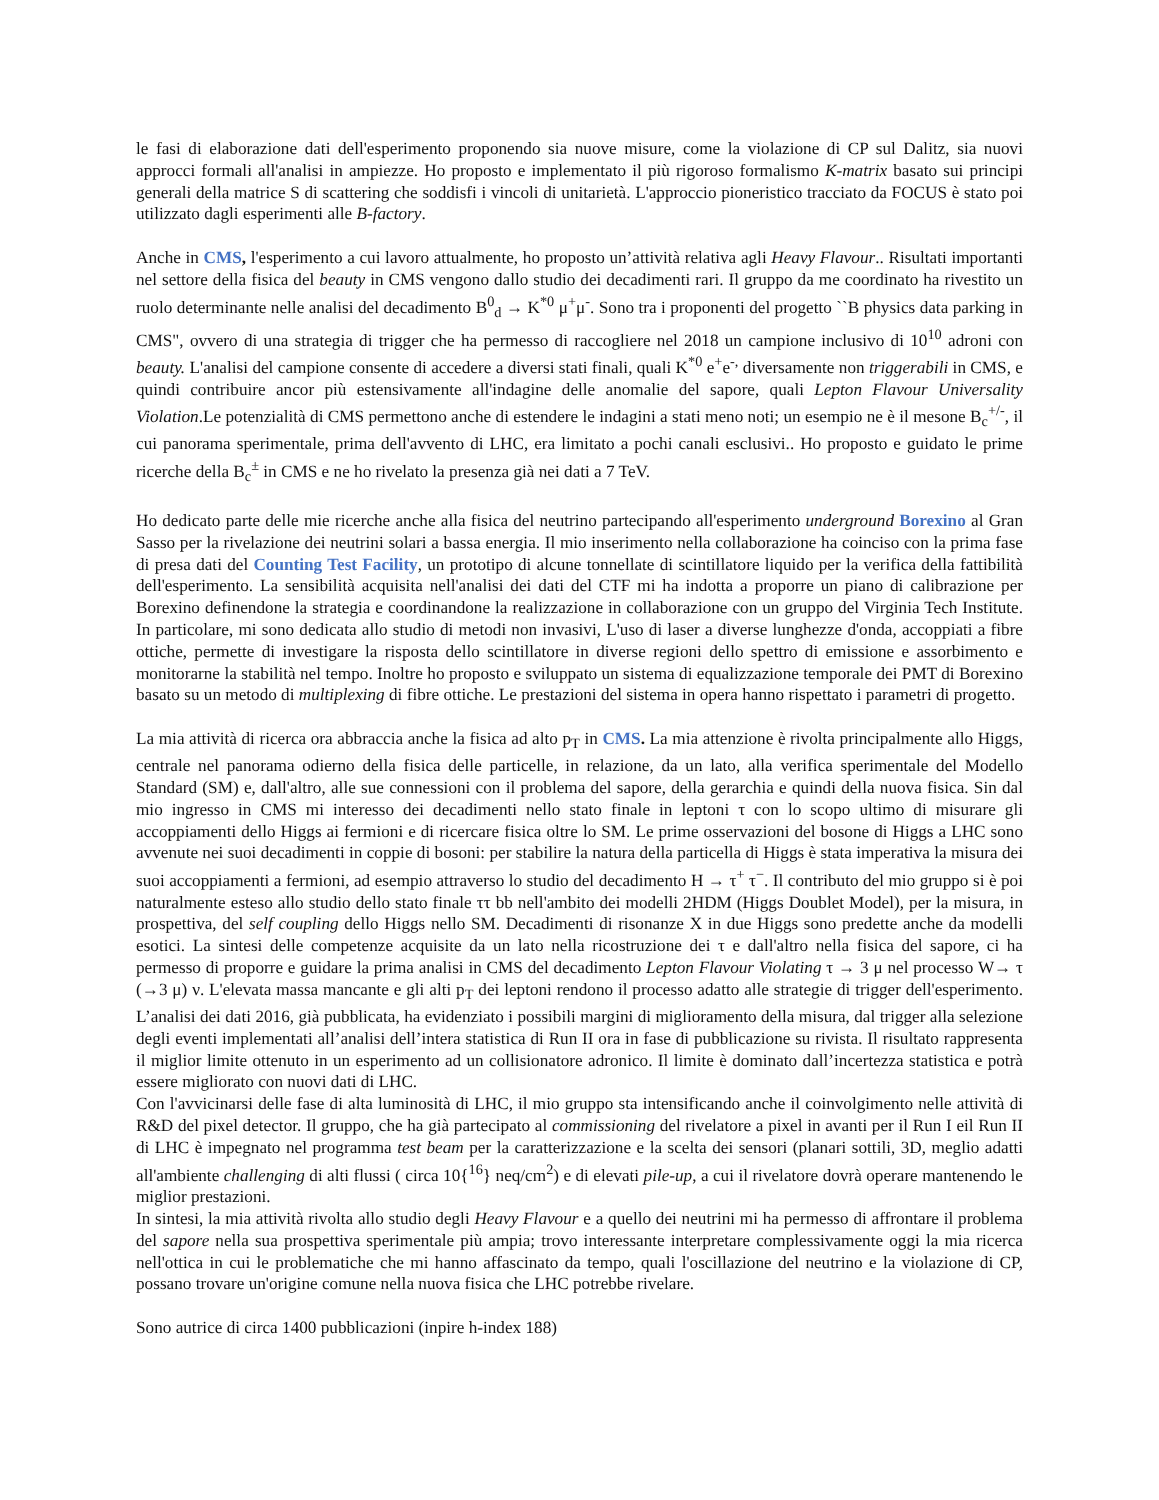le fasi di elaborazione dati dell'esperimento proponendo sia nuove misure, come la violazione di CP sul Dalitz, sia nuovi approcci formali all'analisi in ampiezze. Ho proposto e implementato il più rigoroso formalismo K-matrix basato sui principi generali della matrice S di scattering che soddisfi i vincoli di unitarietà. L'approccio pioneristico tracciato da FOCUS è stato poi utilizzato dagli esperimenti alle B-factory.
Anche in CMS, l'esperimento a cui lavoro attualmente, ho proposto un’attività relativa agli Heavy Flavour.. Risultati importanti nel settore della fisica del beauty in CMS vengono dallo studio dei decadimenti rari. Il gruppo da me coordinato ha rivestito un ruolo determinante nelle analisi del decadimento B<sup>0</sup><sub>d</sub> → K<sup>*0</sup> μ<sup>+</sup>μ<sup>-</sup>. Sono tra i proponenti del progetto ``B physics data parking in CMS", ovvero di una strategia di trigger che ha permesso di raccogliere nel 2018 un campione inclusivo di 10<sup>10</sup> adroni con beauty. L'analisi del campione consente di accedere a diversi stati finali, quali K<sup>*0</sup> e<sup>+</sup>e<sup>-,</sup> diversamente non triggerabili in CMS, e quindi contribuire ancor più estensivamente all'indagine delle anomalie del sapore, quali Lepton Flavour Universality Violation.Le potenzialità di CMS permettono anche di estendere le indagini a stati meno noti; un esempio ne è il mesone B<sub>c</sub><sup>+/-</sup>, il cui panorama sperimentale, prima dell'avvento di LHC, era limitato a pochi canali esclusivi.. Ho proposto e guidato le prime ricerche della B<sub>c</sub><sup>±</sup> in CMS e ne ho rivelato la presenza già nei dati a 7 TeV.
Ho dedicato parte delle mie ricerche anche alla fisica del neutrino partecipando all'esperimento underground Borexino al Gran Sasso per la rivelazione dei neutrini solari a bassa energia. Il mio inserimento nella collaborazione ha coinciso con la prima fase di presa dati del Counting Test Facility, un prototipo di alcune tonnellate di scintillatore liquido per la verifica della fattibilità dell'esperimento. La sensibilità acquisita nell'analisi dei dati del CTF mi ha indotta a proporre un piano di calibrazione per Borexino definendone la strategia e coordinandone la realizzazione in collaborazione con un gruppo del Virginia Tech Institute. In particolare, mi sono dedicata allo studio di metodi non invasivi, L'uso di laser a diverse lunghezze d'onda, accoppiati a fibre ottiche, permette di investigare la risposta dello scintillatore in diverse regioni dello spettro di emissione e assorbimento e monitorarne la stabilità nel tempo. Inoltre ho proposto e sviluppato un sistema di equalizzazione temporale dei PMT di Borexino basato su un metodo di multiplexing di fibre ottiche. Le prestazioni del sistema in opera hanno rispettato i parametri di progetto.
La mia attività di ricerca ora abbraccia anche la fisica ad alto p<sub>T</sub> in CMS. La mia attenzione è rivolta principalmente allo Higgs, centrale nel panorama odierno della fisica delle particelle, in relazione, da un lato, alla verifica sperimentale del Modello Standard (SM) e, dall'altro, alle sue connessioni con il problema del sapore, della gerarchia e quindi della nuova fisica. Sin dal mio ingresso in CMS mi interesso dei decadimenti nello stato finale in leptoni τ con lo scopo ultimo di misurare gli accoppiamenti dello Higgs ai fermioni e di ricercare fisica oltre lo SM. Le prime osservazioni del bosone di Higgs a LHC sono avvenute nei suoi decadimenti in coppie di bosoni: per stabilire la natura della particella di Higgs è stata imperativa la misura dei suoi accoppiamenti a fermioni, ad esempio attraverso lo studio del decadimento H → τ<sup>+</sup> τ<sup>−</sup>. Il contributo del mio gruppo si è poi naturalmente esteso allo studio dello stato finale ττ bb nell'ambito dei modelli 2HDM (Higgs Doublet Model), per la misura, in prospettiva, del self coupling dello Higgs nello SM. Decadimenti di risonanze X in due Higgs sono predette anche da modelli esotici. La sintesi delle competenze acquisite da un lato nella ricostruzione dei τ e dall'altro nella fisica del sapore, ci ha permesso di proporre e guidare la prima analisi in CMS del decadimento Lepton Flavour Violating τ → 3 μ nel processo W→ τ (→3 μ) ν. L'elevata massa mancante e gli alti p<sub>T</sub> dei leptoni rendono il processo adatto alle strategie di trigger dell'esperimento. L’analisi dei dati 2016, già pubblicata, ha evidenziato i possibili margini di miglioramento della misura, dal trigger alla selezione degli eventi implementati all’analisi dell’intera statistica di Run II ora in fase di pubblicazione su rivista. Il risultato rappresenta il miglior limite ottenuto in un esperimento ad un collisionatore adronico. Il limite è dominato dall’incertezza statistica e potrà essere migliorato con nuovi dati di LHC.
Con l'avvicinarsi delle fase di alta luminosità di LHC, il mio gruppo sta intensificando anche il coinvolgimento nelle attività di R&D del pixel detector. Il gruppo, che ha già partecipato al commissioning del rivelatore a pixel in avanti per il Run I eil Run II di LHC è impegnato nel programma test beam per la caratterizzazione e la scelta dei sensori (planari sottili, 3D, meglio adatti all'ambiente challenging di alti flussi ( circa 10{<sup>16</sup>} neq/cm<sup>2</sup>) e di elevati pile-up, a cui il rivelatore dovrà operare mantenendo le miglior prestazioni.
In sintesi, la mia attività rivolta allo studio degli Heavy Flavour e a quello dei neutrini mi ha permesso di affrontare il problema del sapore nella sua prospettiva sperimentale più ampia; trovo interessante interpretare complessivamente oggi la mia ricerca nell'ottica in cui le problematiche che mi hanno affascinato da tempo, quali l'oscillazione del neutrino e la violazione di CP, possano trovare un'origine comune nella nuova fisica che LHC potrebbe rivelare.
Sono autrice di circa 1400 pubblicazioni (inpire h-index 188)